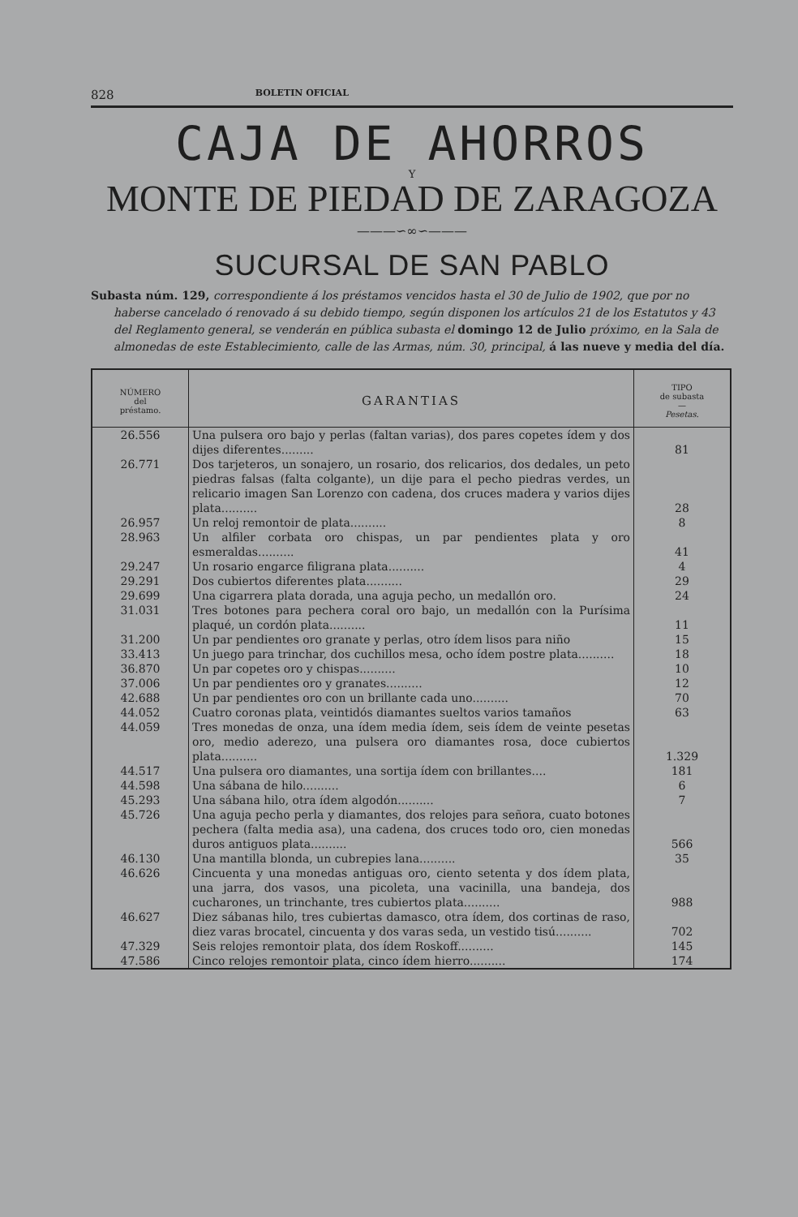828 BOLETIN OFICIAL
CAJA DE AHORROS
Y
MONTE DE PIEDAD DE ZARAGOZA
———∽∞∽———
SUCURSAL DE SAN PABLO
Subasta núm. 129, correspondiente á los préstamos vencidos hasta el 30 de Julio de 1902, que por no haberse cancelado ó renovado á su debido tiempo, según disponen los artículos 21 de los Estatutos y 43 del Reglamento general, se venderán en pública subasta el domingo 12 de Julio próximo, en la Sala de almonedas de este Establecimiento, calle de las Armas, núm. 30, principal, á las nueve y media del día.
| NÚMERO del préstamo. | GARANTIAS | TIPO de subasta — Pesetas. |
| --- | --- | --- |
| 26.556 | Una pulsera oro bajo y perlas (faltan varias), dos pares copetes ídem y dos dijes diferentes......... | 81 |
| 26.771 | Dos tarjeteros, un sonajero, un rosario, dos relicarios, dos dedales, un peto piedras falsas (falta colgante), un dije para el pecho piedras verdes, un relicario imagen San Lorenzo con cadena, dos cruces madera y varios dijes plata.......... | 28 |
| 26.957 | Un reloj remontoir de plata.......... | 8 |
| 28.963 | Un alfiler corbata oro chispas, un par pendientes plata y oro esmeraldas.......... | 41 |
| 29.247 | Un rosario engarce filigrana plata.......... | 4 |
| 29.291 | Dos cubiertos diferentes plata.......... | 29 |
| 29.699 | Una cigarrera plata dorada, una aguja pecho, un medallón oro. | 24 |
| 31.031 | Tres botones para pechera coral oro bajo, un medallón con la Purísima plaqué, un cordón plata.......... | 11 |
| 31.200 | Un par pendientes oro granate y perlas, otro ídem lisos para niño | 15 |
| 33.413 | Un juego para trinchar, dos cuchillos mesa, ocho ídem postre plata.......... | 18 |
| 36.870 | Un par copetes oro y chispas.......... | 10 |
| 37.006 | Un par pendientes oro y granates.......... | 12 |
| 42.688 | Un par pendientes oro con un brillante cada uno.......... | 70 |
| 44.052 | Cuatro coronas plata, veintidós diamantes sueltos varios tamaños | 63 |
| 44.059 | Tres monedas de onza, una ídem media ídem, seis ídem de veinte pesetas oro, medio aderezo, una pulsera oro diamantes rosa, doce cubiertos plata.......... | 1.329 |
| 44.517 | Una pulsera oro diamantes, una sortija ídem con brillantes.... | 181 |
| 44.598 | Una sábana de hilo.......... | 6 |
| 45.293 | Una sábana hilo, otra ídem algodón.......... | 7 |
| 45.726 | Una aguja pecho perla y diamantes, dos relojes para señora, cuato botones pechera (falta media asa), una cadena, dos cruces todo oro, cien monedas duros antiguos plata.......... | 566 |
| 46.130 | Una mantilla blonda, un cubrepies lana.......... | 35 |
| 46.626 | Cincuenta y una monedas antiguas oro, ciento setenta y dos ídem plata, una jarra, dos vasos, una picoleta, una vacinilla, una bandeja, dos cucharones, un trinchante, tres cubiertos plata.......... | 988 |
| 46.627 | Diez sábanas hilo, tres cubiertas damasco, otra ídem, dos cortinas de raso, diez varas brocatel, cincuenta y dos varas seda, un vestido tisú.......... | 702 |
| 47.329 | Seis relojes remontoir plata, dos ídem Roskoff.......... | 145 |
| 47.586 | Cinco relojes remontoir plata, cinco ídem hierro.......... | 174 |